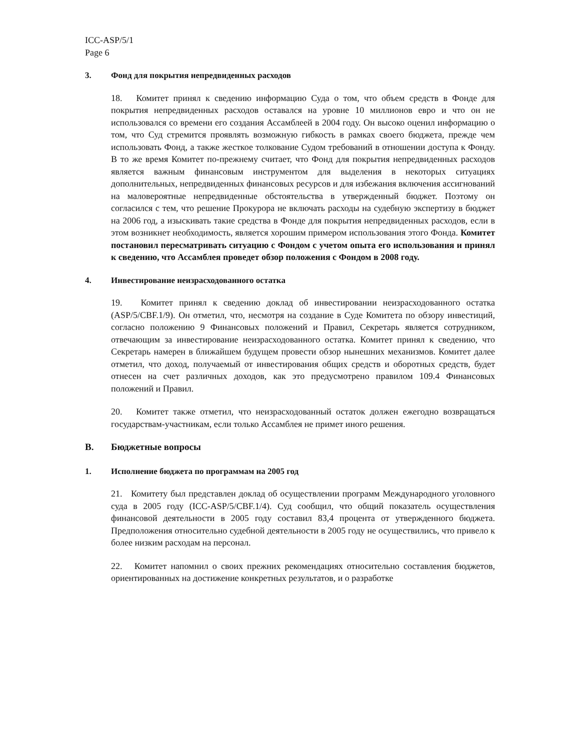ICC-ASP/5/1
Page 6
3. Фонд для покрытия непредвиденных расходов
18. Комитет принял к сведению информацию Суда о том, что объем средств в Фонде для покрытия непредвиденных расходов оставался на уровне 10 миллионов евро и что он не использовался со времени его создания Ассамблеей в 2004 году. Он высоко оценил информацию о том, что Суд стремится проявлять возможную гибкость в рамках своего бюджета, прежде чем использовать Фонд, а также жесткое толкование Судом требований в отношении доступа к Фонду. В то же время Комитет по-прежнему считает, что Фонд для покрытия непредвиденных расходов является важным финансовым инструментом для выделения в некоторых ситуациях дополнительных, непредвиденных финансовых ресурсов и для избежания включения ассигнований на маловероятные непредвиденные обстоятельства в утвержденный бюджет. Поэтому он согласился с тем, что решение Прокурора не включать расходы на судебную экспертизу в бюджет на 2006 год, а изыскивать такие средства в Фонде для покрытия непредвиденных расходов, если в этом возникнет необходимость, является хорошим примером использования этого Фонда. Комитет постановил пересматривать ситуацию с Фондом с учетом опыта его использования и принял к сведению, что Ассамблея проведет обзор положения с Фондом в 2008 году.
4. Инвестирование неизрасходованного остатка
19. Комитет принял к сведению доклад об инвестировании неизрасходованного остатка (ASP/5/CBF.1/9). Он отметил, что, несмотря на создание в Суде Комитета по обзору инвестиций, согласно положению 9 Финансовых положений и Правил, Секретарь является сотрудником, отвечающим за инвестирование неизрасходованного остатка. Комитет принял к сведению, что Секретарь намерен в ближайшем будущем провести обзор нынешних механизмов. Комитет далее отметил, что доход, получаемый от инвестирования общих средств и оборотных средств, будет отнесен на счет различных доходов, как это предусмотрено правилом 109.4 Финансовых положений и Правил.
20. Комитет также отметил, что неизрасходованный остаток должен ежегодно возвращаться государствам-участникам, если только Ассамблея не примет иного решения.
B. Бюджетные вопросы
1. Исполнение бюджета по программам на 2005 год
21. Комитету был представлен доклад об осуществлении программ Международного уголовного суда в 2005 году (ICC-ASP/5/CBF.1/4). Суд сообщил, что общий показатель осуществления финансовой деятельности в 2005 году составил 83,4 процента от утвержденного бюджета. Предположения относительно судебной деятельности в 2005 году не осуществились, что привело к более низким расходам на персонал.
22. Комитет напомнил о своих прежних рекомендациях относительно составления бюджетов, ориентированных на достижение конкретных результатов, и о разработке